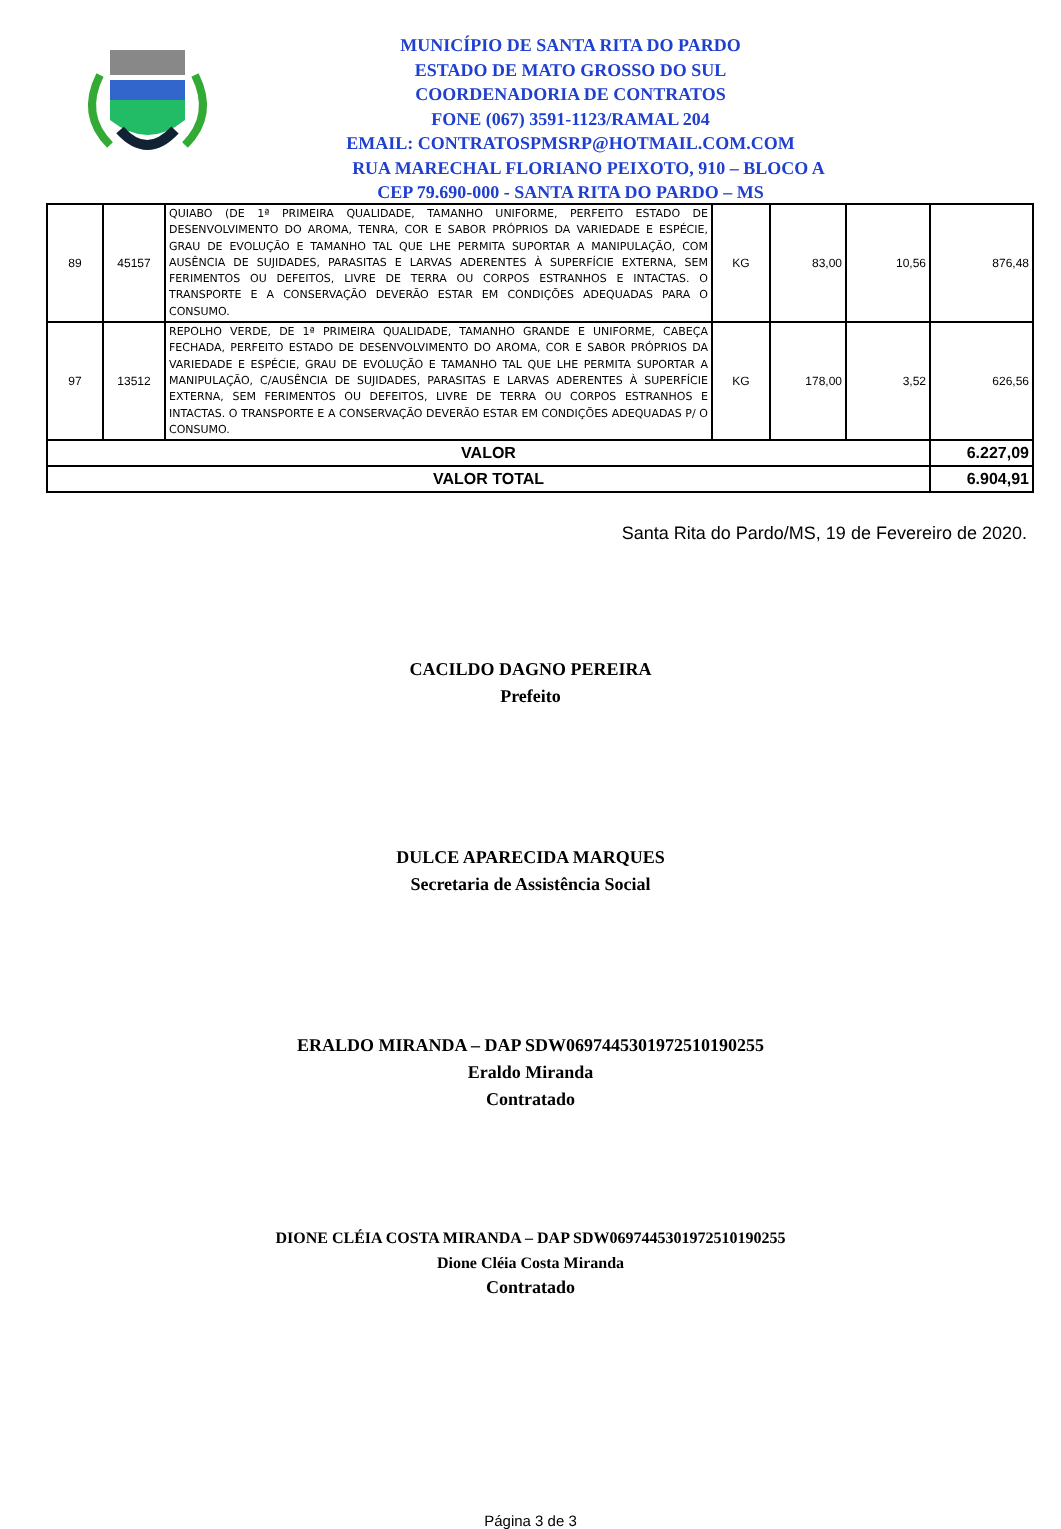MUNICÍPIO DE SANTA RITA DO PARDO
ESTADO DE MATO GROSSO DO SUL
COORDENADORIA DE CONTRATOS
FONE (067) 3591-1123/RAMAL 204
EMAIL: CONTRATOSPMSRP@HOTMAIL.COM.COM
RUA MARECHAL FLORIANO PEIXOTO, 910 – BLOCO A
CEP 79.690-000 - SANTA RITA DO PARDO – MS
| 89 | 45157 | QUIABO (DE 1ª PRIMEIRA QUALIDADE, TAMANHO UNIFORME, PERFEITO ESTADO DE DESENVOLVIMENTO DO AROMA, TENRA, COR E SABOR PRÓPRIOS DA VARIEDADE E ESPÉCIE, GRAU DE EVOLUÇÃO E TAMANHO TAL QUE LHE PERMITA SUPORTAR A MANIPULAÇÃO, COM AUSÊNCIA DE SUJIDADES, PARASITAS E LARVAS ADERENTES À SUPERFÍCIE EXTERNA, SEM FERIMENTOS OU DEFEITOS, LIVRE DE TERRA OU CORPOS ESTRANHOS E INTACTAS. O TRANSPORTE E A CONSERVAÇÃO DEVERÃO ESTAR EM CONDIÇÕES ADEQUADAS PARA O CONSUMO. | KG | 83,00 | 10,56 | 876,48 |
| 97 | 13512 | REPOLHO VERDE, DE 1ª PRIMEIRA QUALIDADE, TAMANHO GRANDE E UNIFORME, CABEÇA FECHADA, PERFEITO ESTADO DE DESENVOLVIMENTO DO AROMA, COR E SABOR PRÓPRIOS DA VARIEDADE E ESPÉCIE, GRAU DE EVOLUÇÃO E TAMANHO TAL QUE LHE PERMITA SUPORTAR A MANIPULAÇÃO, C/AUSÊNCIA DE SUJIDADES, PARASITAS E LARVAS ADERENTES À SUPERFÍCIE EXTERNA, SEM FERIMENTOS OU DEFEITOS, LIVRE DE TERRA OU CORPOS ESTRANHOS E INTACTAS. O TRANSPORTE E A CONSERVAÇÃO DEVERÃO ESTAR EM CONDIÇÕES ADEQUADAS P/ O CONSUMO. | KG | 178,00 | 3,52 | 626,56 |
| VALOR | | | | | | 6.227,09 |
| VALOR TOTAL | | | | | | 6.904,91 |
Santa Rita do Pardo/MS, 19 de Fevereiro de 2020.
CACILDO DAGNO PEREIRA
Prefeito
DULCE APARECIDA MARQUES
Secretaria de Assistência Social
ERALDO MIRANDA – DAP SDW0697445301972510190255
Eraldo Miranda
Contratado
DIONE CLÉIA COSTA MIRANDA – DAP SDW0697445301972510190255
Dione Cléia Costa Miranda
Contratado
Página 3 de 3